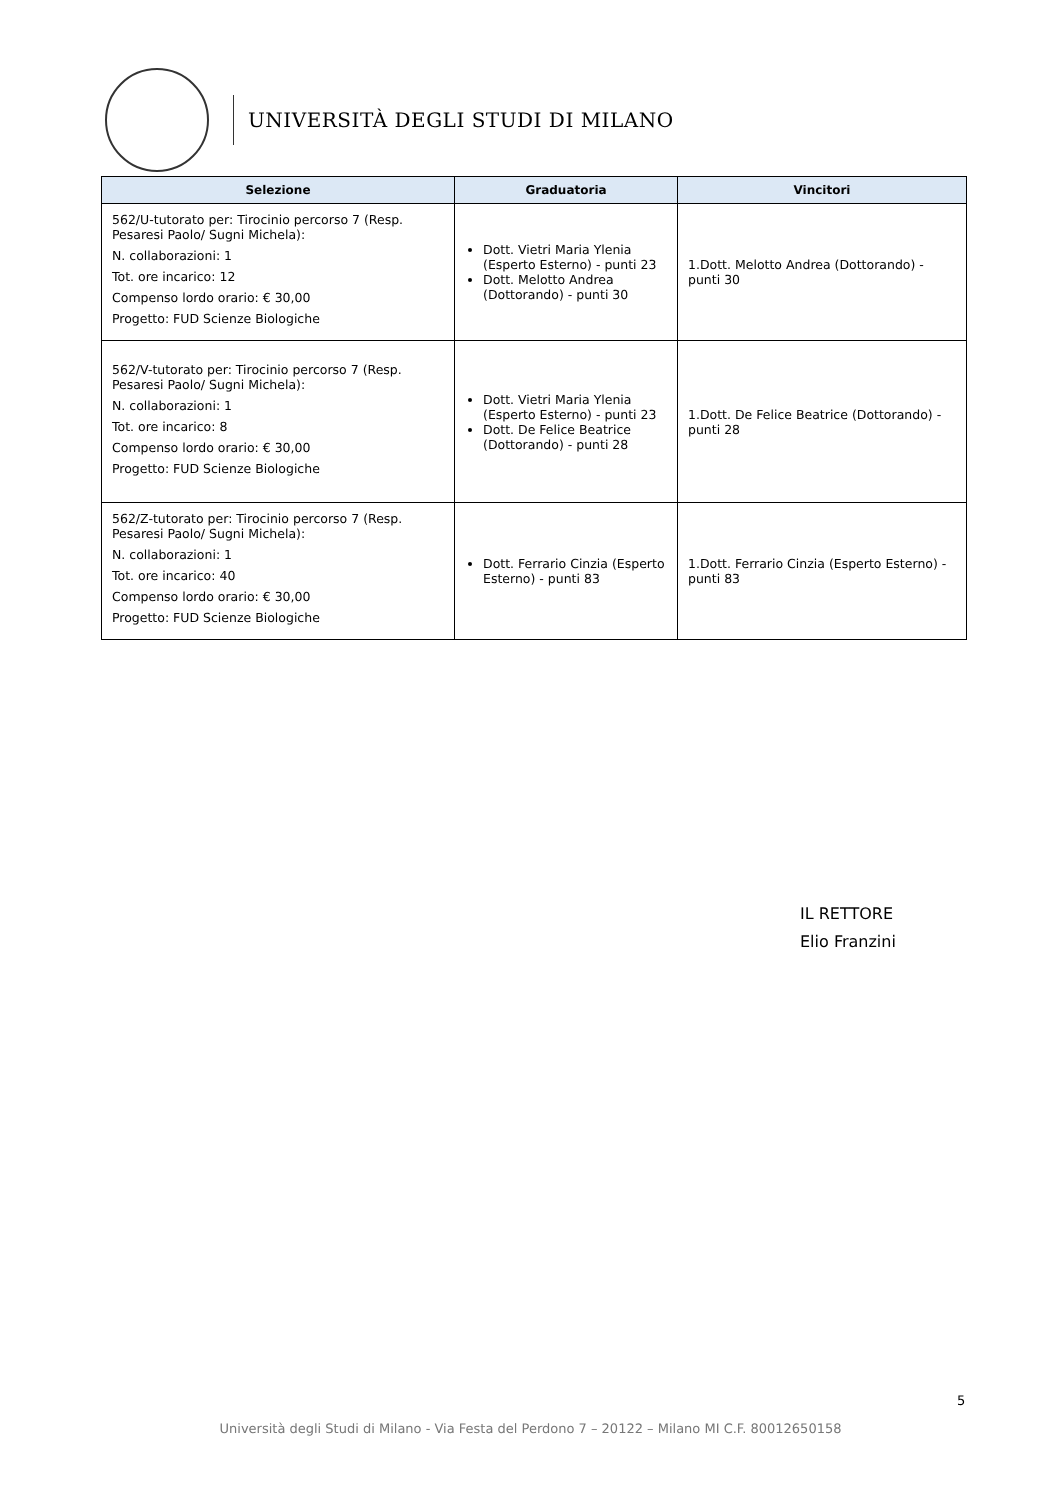UNIVERSITÀ DEGLI STUDI DI MILANO
| Selezione | Graduatoria | Vincitori |
| --- | --- | --- |
| 562/U-tutorato per: Tirocinio percorso 7 (Resp. Pesaresi Paolo/ Sugni Michela): N. collaborazioni: 1 Tot. ore incarico: 12 Compenso lordo orario: € 30,00 Progetto: FUD Scienze Biologiche | Dott. Vietri Maria Ylenia (Esperto Esterno) - punti 23 Dott. Melotto Andrea (Dottorando) - punti 30 | 1.Dott. Melotto Andrea (Dottorando) - punti 30 |
| 562/V-tutorato per: Tirocinio percorso 7 (Resp. Pesaresi Paolo/ Sugni Michela): N. collaborazioni: 1 Tot. ore incarico: 8 Compenso lordo orario: € 30,00 Progetto: FUD Scienze Biologiche | Dott. Vietri Maria Ylenia (Esperto Esterno) - punti 23 Dott. De Felice Beatrice (Dottorando) - punti 28 | 1.Dott. De Felice Beatrice (Dottorando) - punti 28 |
| 562/Z-tutorato per: Tirocinio percorso 7 (Resp. Pesaresi Paolo/ Sugni Michela): N. collaborazioni: 1 Tot. ore incarico: 40 Compenso lordo orario: € 30,00 Progetto: FUD Scienze Biologiche | Dott. Ferrario Cinzia (Esperto Esterno) - punti 83 | 1.Dott. Ferrario Cinzia (Esperto Esterno) - punti 83 |
IL RETTORE
Elio Franzini
5
Università degli Studi di Milano - Via Festa del Perdono 7 – 20122 – Milano MI C.F. 80012650158